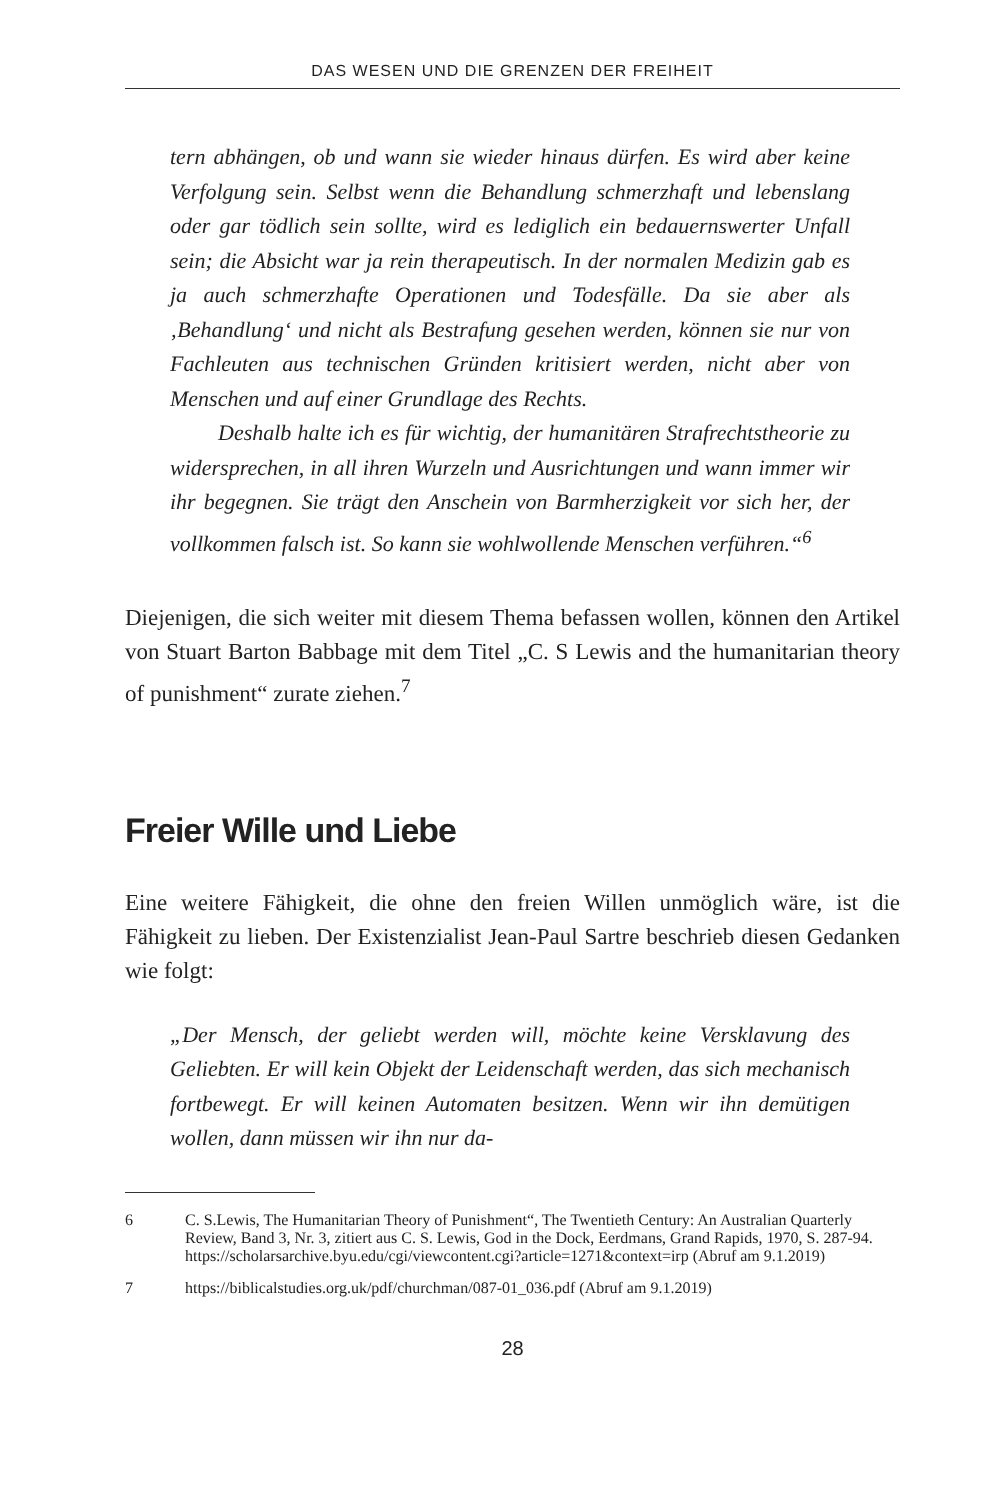DAS WESEN UND DIE GRENZEN DER FREIHEIT
tern abhängen, ob und wann sie wieder hinaus dürfen. Es wird aber keine Verfolgung sein. Selbst wenn die Behandlung schmerzhaft und lebenslang oder gar tödlich sein sollte, wird es lediglich ein bedauernswerter Unfall sein; die Absicht war ja rein therapeutisch. In der normalen Medizin gab es ja auch schmerzhafte Operationen und Todesfälle. Da sie aber als ‚Behandlung‘ und nicht als Bestrafung gesehen werden, können sie nur von Fachleuten aus technischen Gründen kritisiert werden, nicht aber von Menschen und auf einer Grundlage des Rechts.
Deshalb halte ich es für wichtig, der humanitären Strafrechtstheorie zu widersprechen, in all ihren Wurzeln und Ausrichtungen und wann immer wir ihr begegnen. Sie trägt den Anschein von Barmherzigkeit vor sich her, der vollkommen falsch ist. So kann sie wohlwollende Menschen verführen.“<sup>6</sup>
Diejenigen, die sich weiter mit diesem Thema befassen wollen, können den Artikel von Stuart Barton Babbage mit dem Titel „C. S Lewis and the humanitarian theory of punishment“ zurate ziehen.<sup>7</sup>
Freier Wille und Liebe
Eine weitere Fähigkeit, die ohne den freien Willen unmöglich wäre, ist die Fähigkeit zu lieben. Der Existenzialist Jean-Paul Sartre beschrieb diesen Gedanken wie folgt:
„Der Mensch, der geliebt werden will, möchte keine Versklavung des Geliebten. Er will kein Objekt der Leidenschaft werden, das sich mechanisch fortbewegt. Er will keinen Automaten besitzen. Wenn wir ihn demütigen wollen, dann müssen wir ihn nur da-
6 C. S.Lewis, The Humanitarian Theory of Punishment“, The Twentieth Century: An Australian Quarterly Review, Band 3, Nr. 3, zitiert aus C. S. Lewis, God in the Dock, Eerdmans, Grand Rapids, 1970, S. 287-94. https://scholarsarchive.byu.edu/cgi/viewcontent.cgi?article=1271&context=irp (Abruf am 9.1.2019)
7 https://biblicalstudies.org.uk/pdf/churchman/087-01_036.pdf (Abruf am 9.1.2019)
28